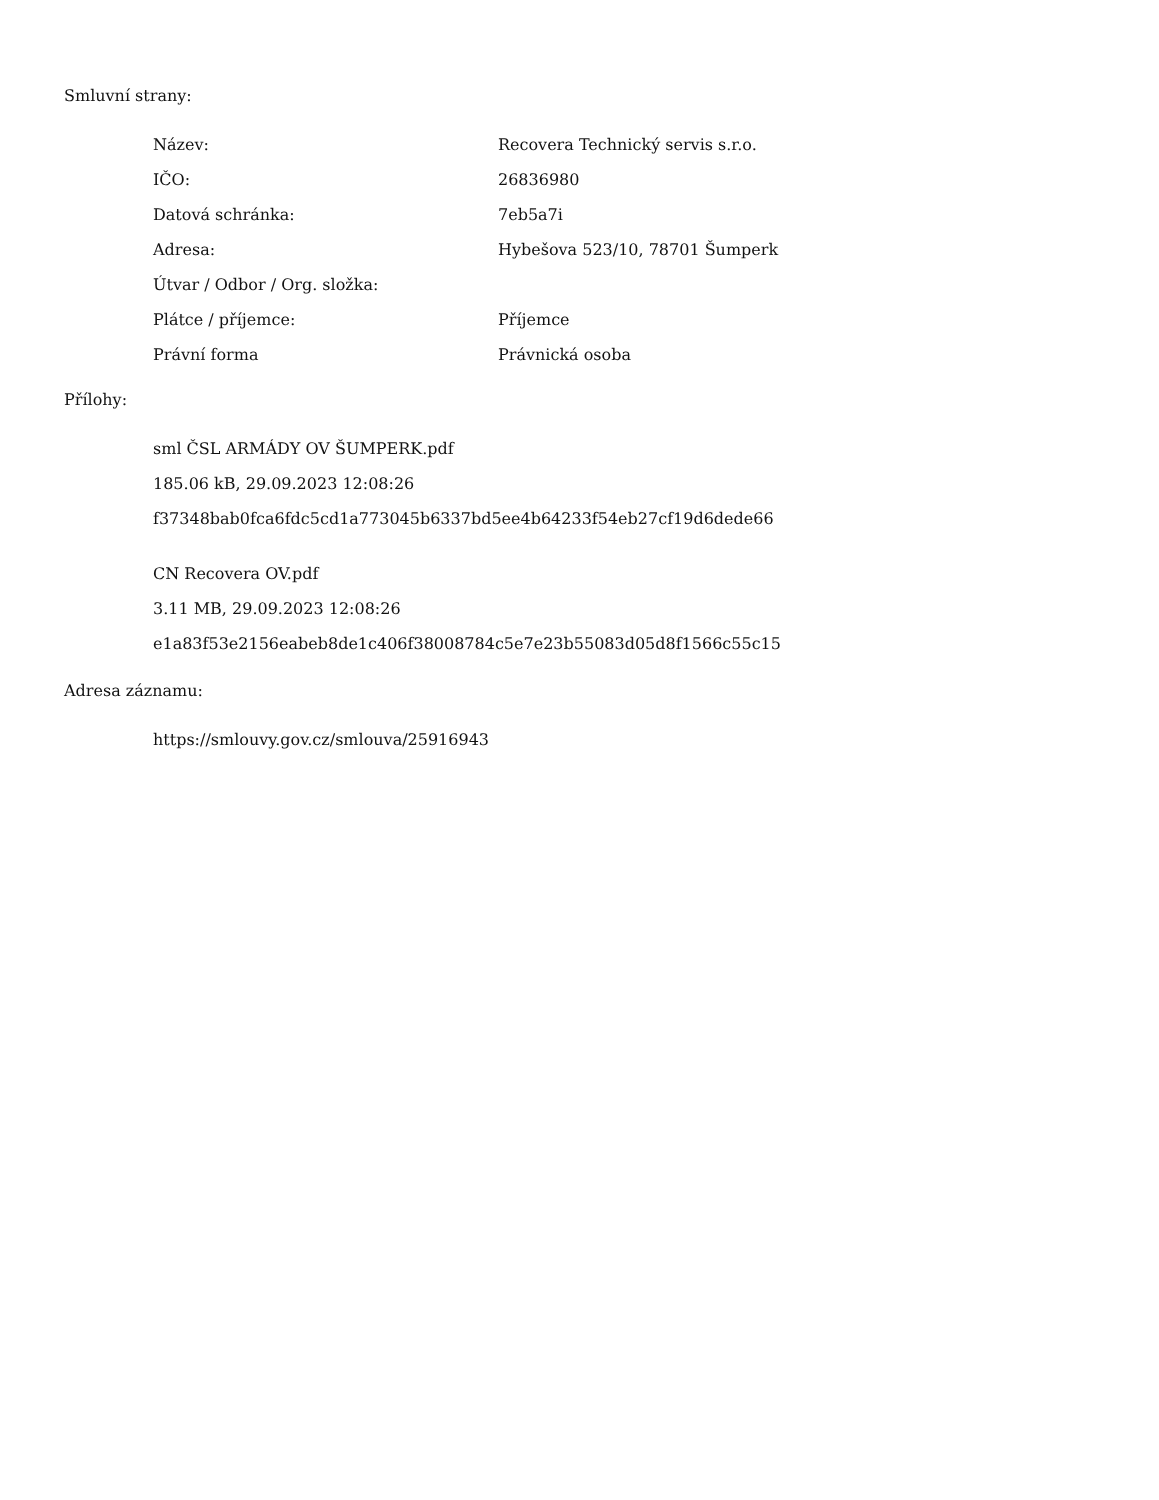Smluvní strany:
| Název: | Recovera Technický servis s.r.o. |
| IČO: | 26836980 |
| Datová schránka: | 7eb5a7i |
| Adresa: | Hybešova 523/10, 78701 Šumperk |
| Útvar / Odbor / Org. složka: | |
| Plátce / příjemce: | Příjemce |
| Právní forma | Právnická osoba |
Přílohy:
sml ČSL ARMÁDY OV ŠUMPERK.pdf
185.06 kB, 29.09.2023 12:08:26
f37348bab0fca6fdc5cd1a773045b6337bd5ee4b64233f54eb27cf19d6dede66
CN Recovera OV.pdf
3.11 MB, 29.09.2023 12:08:26
e1a83f53e2156eabeb8de1c406f38008784c5e7e23b55083d05d8f1566c55c15
Adresa záznamu:
https://smlouvy.gov.cz/smlouva/25916943